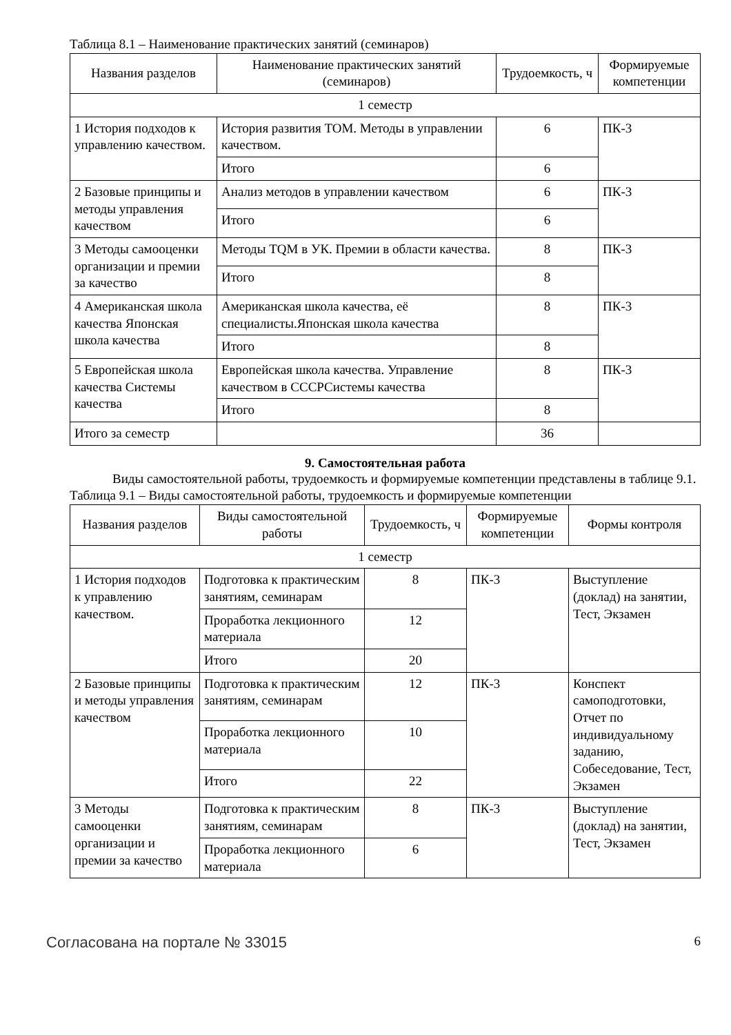Таблица 8.1 – Наименование практических занятий (семинаров)
| Названия разделов | Наименование практических занятий (семинаров) | Трудоемкость, ч | Формируемые компетенции |
| --- | --- | --- | --- |
| 1 семестр | | | |
| 1 История подходов к управлению качеством. | История развития ТОМ. Методы в управлении качеством. | 6 | ПК-3 |
| | Итого | 6 | |
| 2 Базовые принципы и методы управления качеством | Анализ методов в управлении качеством | 6 | ПК-3 |
| | Итого | 6 | |
| 3 Методы самооценки организации и премии за качество | Методы TQM в УК. Премии в области качества. | 8 | ПК-3 |
| | Итого | 8 | |
| 4 Американская школа качества Японская школа качества | Американская школа качества, её специалисты.Японская школа качества | 8 | ПК-3 |
| | Итого | 8 | |
| 5 Европейская школа качества Системы качества | Европейская школа качества. Управление качеством в СССРСистемы качества | 8 | ПК-3 |
| | Итого | 8 | |
| Итого за семестр | | 36 | |
9. Самостоятельная работа
Виды самостоятельной работы, трудоемкость и формируемые компетенции представлены в таблице 9.1.
Таблица 9.1 – Виды самостоятельной работы, трудоемкость и формируемые компетенции
| Названия разделов | Виды самостоятельной работы | Трудоемкость, ч | Формируемые компетенции | Формы контроля |
| --- | --- | --- | --- | --- |
| 1 семестр | | | | |
| 1 История подходов к управлению качеством. | Подготовка к практическим занятиям, семинарам | 8 | ПК-3 | Выступление (доклад) на занятии, Тест, Экзамен |
| | Проработка лекционного материала | 12 | | |
| | Итого | 20 | | |
| 2 Базовые принципы и методы управления качеством | Подготовка к практическим занятиям, семинарам | 12 | ПК-3 | Конспект самоподготовки, Отчет по индивидуальному заданию, Собеседование, Тест, Экзамен |
| | Проработка лекционного материала | 10 | | |
| | Итого | 22 | | |
| 3 Методы самооценки организации и премии за качество | Подготовка к практическим занятиям, семинарам | 8 | ПК-3 | Выступление (доклад) на занятии, Тест, Экзамен |
| | Проработка лекционного материала | 6 | | |
Согласована на портале № 33015 6